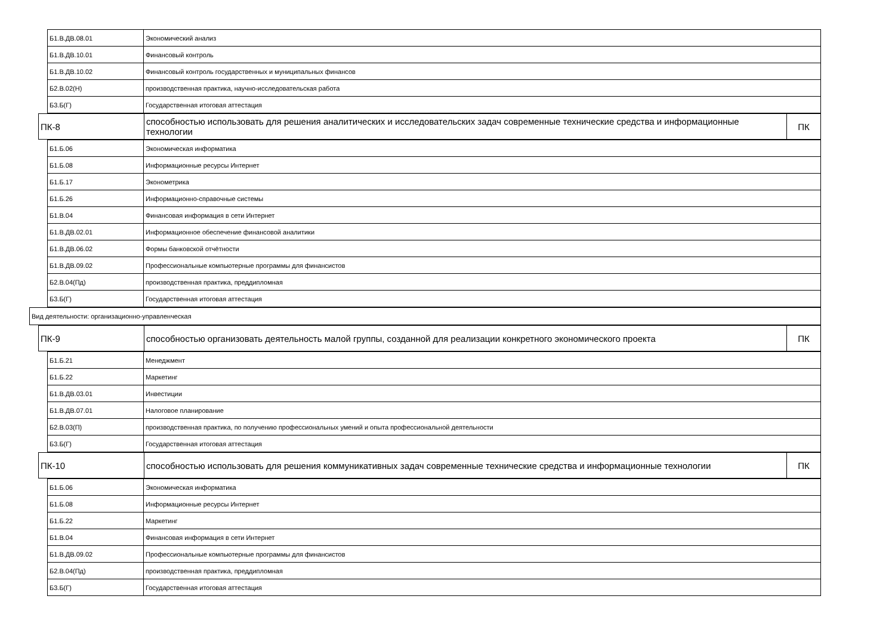| Б1.В.ДВ.08.01 | Экономический анализ |
| Б1.В.ДВ.10.01 | Финансовый контроль |
| Б1.В.ДВ.10.02 | Финансовый контроль государственных и муниципальных финансов |
| Б2.В.02(Н) | производственная практика, научно-исследовательская работа |
| Б3.Б(Г) | Государственная итоговая аттестация |
| ПК-8 | способностью использовать для решения аналитических и исследовательских задач современные технические средства и информационные технологии | ПК |
| Б1.Б.06 | Экономическая информатика |
| Б1.Б.08 | Информационные ресурсы Интернет |
| Б1.Б.17 | Эконометрика |
| Б1.Б.26 | Информационно-справочные системы |
| Б1.В.04 | Финансовая информация в сети Интернет |
| Б1.В.ДВ.02.01 | Информационное обеспечение финансовой аналитики |
| Б1.В.ДВ.06.02 | Формы банковской отчётности |
| Б1.В.ДВ.09.02 | Профессиональные компьютерные программы для финансистов |
| Б2.В.04(Пд) | производственная практика, преддипломная |
| Б3.Б(Г) | Государственная итоговая аттестация |
| Вид деятельности: организационно-управленческая |
| ПК-9 | способностью организовать деятельность малой группы, созданной для реализации конкретного экономического проекта | ПК |
| Б1.Б.21 | Менеджмент |
| Б1.Б.22 | Маркетинг |
| Б1.В.ДВ.03.01 | Инвестиции |
| Б1.В.ДВ.07.01 | Налоговое планирование |
| Б2.В.03(П) | производственная практика, по получению профессиональных умений и опыта профессиональной деятельности |
| Б3.Б(Г) | Государственная итоговая аттестация |
| ПК-10 | способностью использовать для решения коммуникативных задач современные технические средства и информационные технологии | ПК |
| Б1.Б.06 | Экономическая информатика |
| Б1.Б.08 | Информационные ресурсы Интернет |
| Б1.Б.22 | Маркетинг |
| Б1.В.04 | Финансовая информация в сети Интернет |
| Б1.В.ДВ.09.02 | Профессиональные компьютерные программы для финансистов |
| Б2.В.04(Пд) | производственная практика, преддипломная |
| Б3.Б(Г) | Государственная итоговая аттестация |